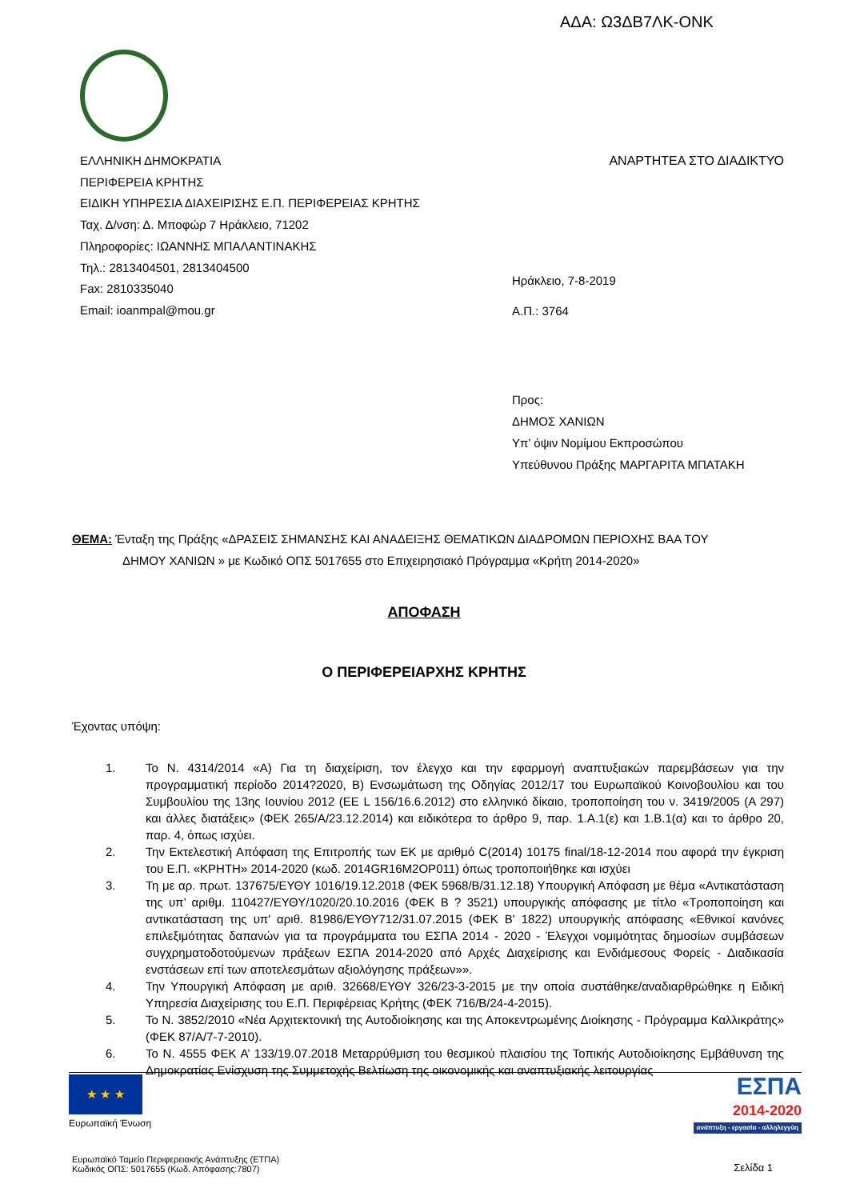ΑΔΑ: Ω3ΔΒ7ΛΚ-ΟΝΚ
ΕΛΛΗΝΙΚΗ ΔΗΜΟΚΡΑΤΙΑ ΑΝΑΡΤΗΤΕΑ ΣΤΟ ΔΙΑΔΙΚΤΥΟ
ΠΕΡΙΦΕΡΕΙΑ ΚΡΗΤΗΣ
ΕΙΔΙΚΗ ΥΠΗΡΕΣΙΑ ΔΙΑΧΕΙΡΙΣΗΣ Ε.Π. ΠΕΡΙΦΕΡΕΙΑΣ ΚΡΗΤΗΣ
Ταχ. Δ/νση: Δ. Μποφώρ 7 Ηράκλειο, 71202
Πληροφορίες: ΙΩΑΝΝΗΣ ΜΠΑΛΑΝΤΙΝΑΚΗΣ
Τηλ.: 2813404501, 2813404500
Fax: 2810335040
Email: ioanmpal@mou.gr
Ηράκλειο, 7-8-2019
Α.Π.: 3764
Προς:
ΔΗΜΟΣ ΧΑΝΙΩΝ
Υπ’ όψιν Νομίμου Εκπροσώπου
Υπεύθυνου Πράξης ΜΑΡΓΑΡΙΤΑ ΜΠΑΤΑΚΗ
ΘΕΜΑ: Ένταξη της Πράξης «ΔΡΑΣΕΙΣ ΣΗΜΑΝΣΗΣ ΚΑΙ ΑΝΑΔΕΙΞΗΣ ΘΕΜΑΤΙΚΩΝ ΔΙΑΔΡΟΜΩΝ ΠΕΡΙΟΧΗΣ ΒΑΑ ΤΟΥ
ΔΗΜΟΥ ΧΑΝΙΩΝ » με Κωδικό ΟΠΣ 5017655 στο Επιχειρησιακό Πρόγραμμα «Κρήτη 2014-2020»
ΑΠΟΦΑΣΗ
Ο ΠΕΡΙΦΕΡΕΙΑΡΧΗΣ ΚΡΗΤΗΣ
Έχοντας υπόψη:
1. Το Ν. 4314/2014 «Α) Για τη διαχείριση, τον έλεγχο και την εφαρμογή αναπτυξιακών παρεμβάσεων για την προγραμματική περίοδο 2014?2020, Β) Ενσωμάτωση της Οδηγίας 2012/17 του Ευρωπαϊκού Κοινοβουλίου και του Συμβουλίου της 13ης Ιουνίου 2012 (ΕΕ L 156/16.6.2012) στο ελληνικό δίκαιο, τροποποίηση του ν. 3419/2005 (Α 297) και άλλες διατάξεις» (ΦΕΚ 265/Α/23.12.2014) και ειδικότερα το άρθρο 9, παρ. 1.Α.1(ε) και 1.Β.1(α) και το άρθρο 20, παρ. 4, όπως ισχύει.
2. Την Εκτελεστική Απόφαση της Επιτροπής των ΕΚ με αριθμό C(2014) 10175 final/18-12-2014 που αφορά την έγκριση του Ε.Π. «ΚΡΗΤΗ» 2014-2020 (κωδ. 2014GR16M2OP011) όπως τροποποιήθηκε και ισχύει
3. Τη με αρ. πρωτ. 137675/ΕΥΘΥ 1016/19.12.2018 (ΦΕΚ 5968/Β/31.12.18) Υπουργική Απόφαση με θέμα «Αντικατάσταση της υπ’ αριθμ. 110427/ΕΥΘΥ/1020/20.10.2016 (ΦΕΚ Β ? 3521) υπουργικής απόφασης με τίτλο «Τροποποίηση και αντικατάσταση της υπ' αριθ. 81986/ΕΥΘΥ712/31.07.2015 (ΦΕΚ Β' 1822) υπουργικής απόφασης «Εθνικοί κανόνες επιλεξιμότητας δαπανών για τα προγράμματα του ΕΣΠΑ 2014 - 2020 - Έλεγχοι νομιμότητας δημοσίων συμβάσεων συγχρηματοδοτούμενων πράξεων ΕΣΠΑ 2014-2020 από Αρχές Διαχείρισης και Ενδιάμεσους Φορείς - Διαδικασία ενστάσεων επί των αποτελεσμάτων αξιολόγησης πράξεων»».
4. Την Υπουργική Απόφαση με αριθ. 32668/ΕΥΘΥ 326/23-3-2015 με την οποία συστάθηκε/αναδιαρθρώθηκε η Ειδική Υπηρεσία Διαχείρισης του Ε.Π. Περιφέρειας Κρήτης (ΦΕΚ 716/Β/24-4-2015).
5. Το Ν. 3852/2010 «Νέα Αρχιτεκτονική της Αυτοδιοίκησης και της Αποκεντρωμένης Διοίκησης - Πρόγραμμα Καλλικράτης» (ΦΕΚ 87/Α/7-7-2010).
6. Το Ν. 4555 ΦΕΚ Α’ 133/19.07.2018 Μεταρρύθμιση του θεσμικού πλαισίου της Τοπικής Αυτοδιοίκησης Εμβάθυνση της Δημοκρατίας Ενίσχυση της Συμμετοχής Βελτίωση της οικονομικής και αναπτυξιακής λειτουργίας
★ ★ ★
Ευρωπαϊκή Ένωση
ΕΣΠΑ
2014-2020
ανάπτυξη - εργασία - αλληλεγγύη
Ευρωπαϊκό Ταμείο Περιφερειακής Ανάπτυξης (ΕΤΠΑ)
Κωδικός ΟΠΣ: 5017655 (Κωδ. Απόφασης:7807)
Σελίδα 1